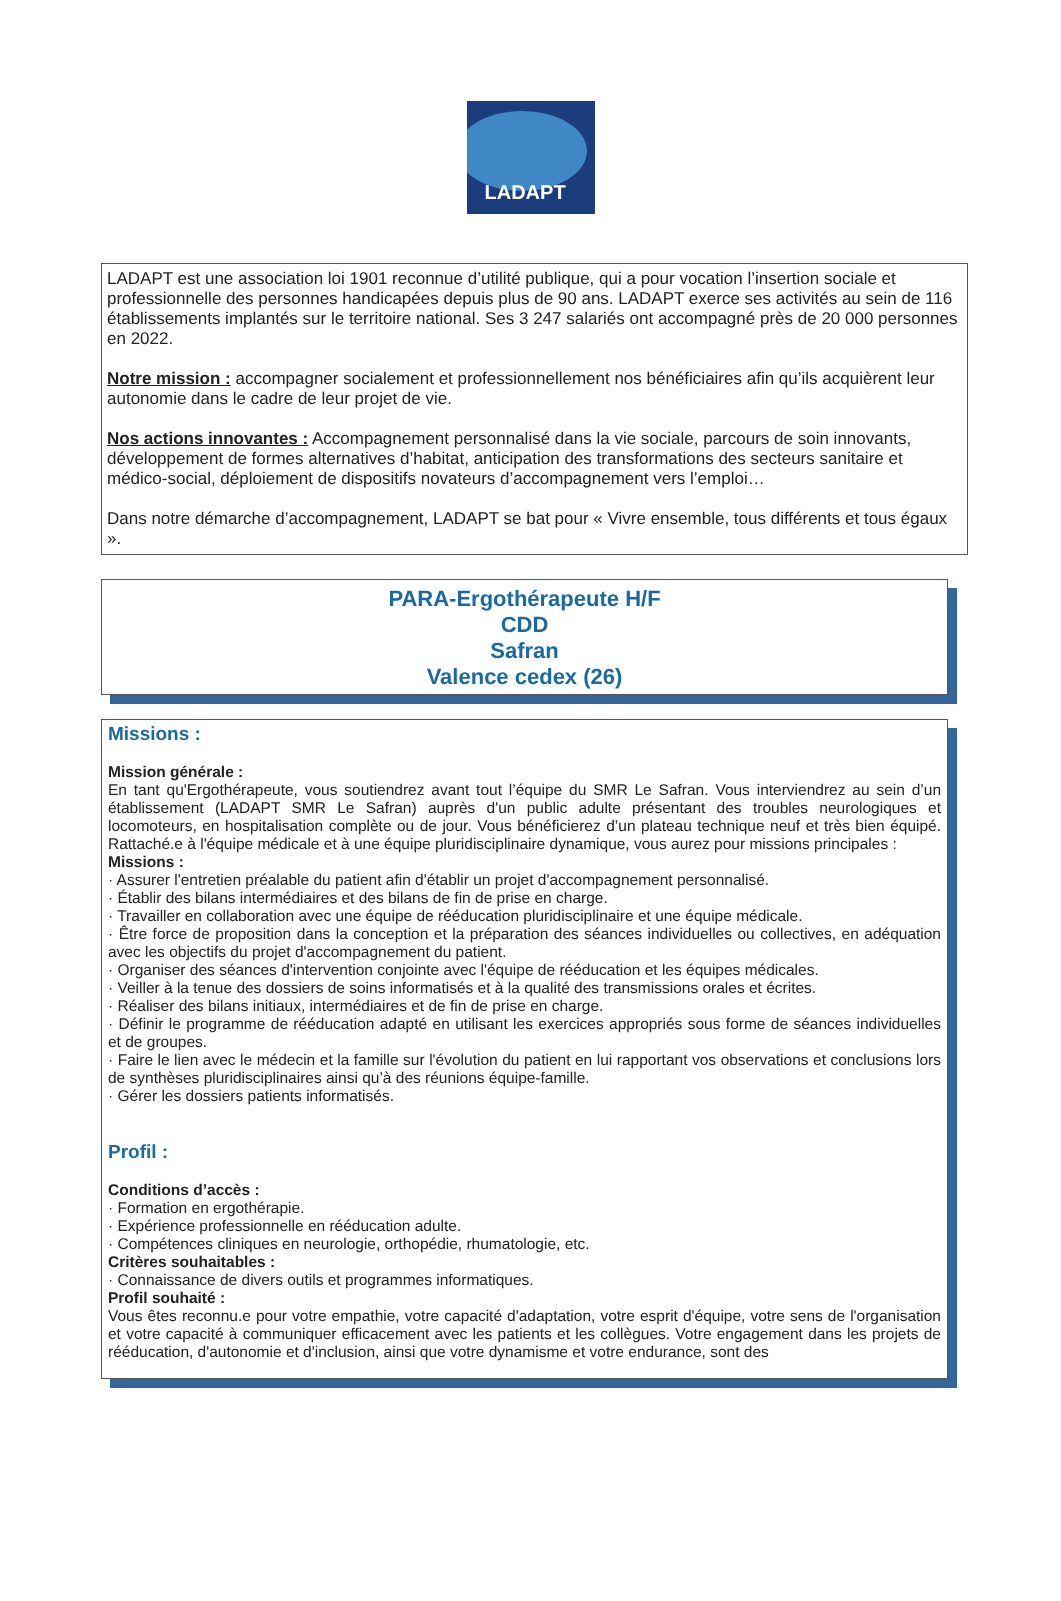LADAPT
LADAPT est une association loi 1901 reconnue d’utilité publique, qui a pour vocation l’insertion sociale et professionnelle des personnes handicapées depuis plus de 90 ans. LADAPT exerce ses activités au sein de 116 établissements implantés sur le territoire national. Ses 3 247 salariés ont accompagné près de 20 000 personnes en 2022.
Notre mission : accompagner socialement et professionnellement nos bénéficiaires afin qu’ils acquièrent leur autonomie dans le cadre de leur projet de vie.
Nos actions innovantes : Accompagnement personnalisé dans la vie sociale, parcours de soin innovants, développement de formes alternatives d’habitat, anticipation des transformations des secteurs sanitaire et médico-social, déploiement de dispositifs novateurs d’accompagnement vers l’emploi…
Dans notre démarche d’accompagnement, LADAPT se bat pour « Vivre ensemble, tous différents et tous égaux ».
PARA-Ergothérapeute H/F
CDD
Safran
Valence cedex (26)
Missions :
Mission générale :
En tant qu'Ergothérapeute, vous soutiendrez avant tout l’équipe du SMR Le Safran. Vous interviendrez au sein d’un établissement (LADAPT SMR Le Safran) auprès d'un public adulte présentant des troubles neurologiques et locomoteurs, en hospitalisation complète ou de jour. Vous bénéficierez d’un plateau technique neuf et très bien équipé. Rattaché.e à l'équipe médicale et à une équipe pluridisciplinaire dynamique, vous aurez pour missions principales :
Missions :
· Assurer l'entretien préalable du patient afin d'établir un projet d'accompagnement personnalisé.
· Établir des bilans intermédiaires et des bilans de fin de prise en charge.
· Travailler en collaboration avec une équipe de rééducation pluridisciplinaire et une équipe médicale.
· Être force de proposition dans la conception et la préparation des séances individuelles ou collectives, en adéquation avec les objectifs du projet d'accompagnement du patient.
· Organiser des séances d'intervention conjointe avec l'équipe de rééducation et les équipes médicales.
· Veiller à la tenue des dossiers de soins informatisés et à la qualité des transmissions orales et écrites.
· Réaliser des bilans initiaux, intermédiaires et de fin de prise en charge.
· Définir le programme de rééducation adapté en utilisant les exercices appropriés sous forme de séances individuelles et de groupes.
· Faire le lien avec le médecin et la famille sur l'évolution du patient en lui rapportant vos observations et conclusions lors de synthèses pluridisciplinaires ainsi qu’à des réunions équipe-famille.
· Gérer les dossiers patients informatisés.
Profil :
Conditions d’accès :
· Formation en ergothérapie.
· Expérience professionnelle en rééducation adulte.
· Compétences cliniques en neurologie, orthopédie, rhumatologie, etc.
Critères souhaitables :
· Connaissance de divers outils et programmes informatiques.
Profil souhaité :
Vous êtes reconnu.e pour votre empathie, votre capacité d'adaptation, votre esprit d'équipe, votre sens de l'organisation et votre capacité à communiquer efficacement avec les patients et les collègues. Votre engagement dans les projets de rééducation, d'autonomie et d'inclusion, ainsi que votre dynamisme et votre endurance, sont des